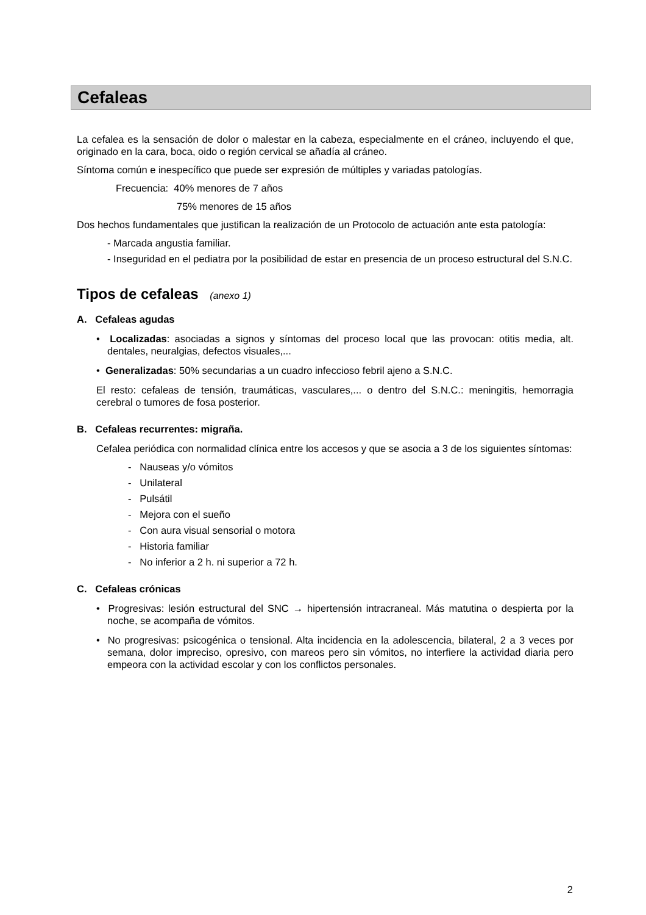Cefaleas
La cefalea es la sensación de dolor o malestar en la cabeza, especialmente en el cráneo, incluyendo el que, originado en la cara, boca, oido o región cervical se añadía al cráneo.
Síntoma común e inespecífico que puede ser expresión de múltiples y variadas patologías.
Frecuencia: 40% menores de 7 años
75% menores de 15 años
Dos hechos fundamentales que justifican la realización de un Protocolo de actuación ante esta patología:
- Marcada angustia familiar.
- Inseguridad en el pediatra por la posibilidad de estar en presencia de un proceso estructural del S.N.C.
Tipos de cefaleas (anexo 1)
A. Cefaleas agudas
• Localizadas: asociadas a signos y síntomas del proceso local que las provocan: otitis media, alt. dentales, neuralgias, defectos visuales,...
• Generalizadas: 50% secundarias a un cuadro infeccioso febril ajeno a S.N.C.
El resto: cefaleas de tensión, traumáticas, vasculares,... o dentro del S.N.C.: meningitis, hemorragia cerebral o tumores de fosa posterior.
B. Cefaleas recurrentes: migraña.
Cefalea periódica con normalidad clínica entre los accesos y que se asocia a 3 de los siguientes síntomas:
- Nauseas y/o vómitos
- Unilateral
- Pulsátil
- Mejora con el sueño
- Con aura visual sensorial o motora
- Historia familiar
- No inferior a 2 h. ni superior a 72 h.
C. Cefaleas crónicas
• Progresivas: lesión estructural del SNC → hipertensión intracraneal. Más matutina o despierta por la noche, se acompaña de vómitos.
• No progresivas: psicogénica o tensional. Alta incidencia en la adolescencia, bilateral, 2 a 3 veces por semana, dolor impreciso, opresivo, con mareos pero sin vómitos, no interfiere la actividad diaria pero empeora con la actividad escolar y con los conflictos personales.
2